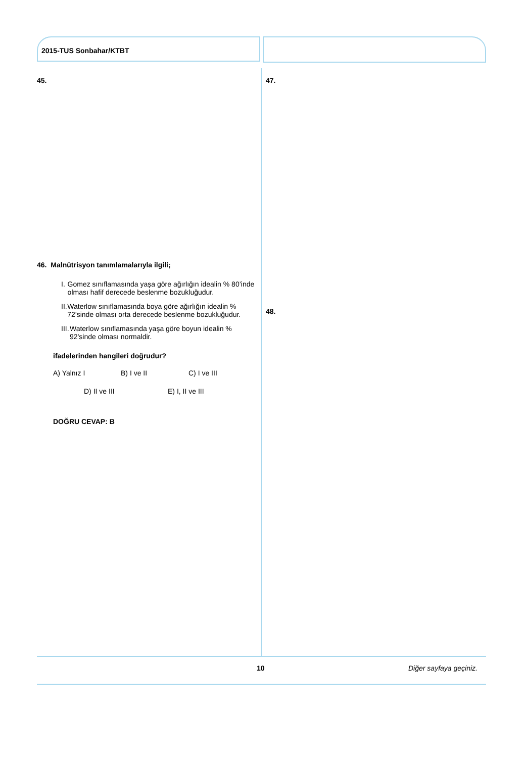2015-TUS Sonbahar/KTBT
45. 47.
46. Malnütrisyon tanımlamalarıyla ilgili;
I. Gomez sınıflamasında yaşa göre ağırlığın idealin % 80’inde olması hafif derecede beslenme bozukluğudur.
II. Waterlow sınıflamasında boya göre ağırlığın idealin % 72’sinde olması orta derecede beslenme bozukluğudur.
III. Waterlow sınıflamasında yaşa göre boyun idealin % 92’sinde olması normaldir.
ifadelerinden hangileri doğrudur?
A) Yalnız I B) I ve II C) I ve III
D) II ve III E) I, II ve III
DOĞRU CEVAP: B
48.
10 Diğer sayfaya geçiniz.